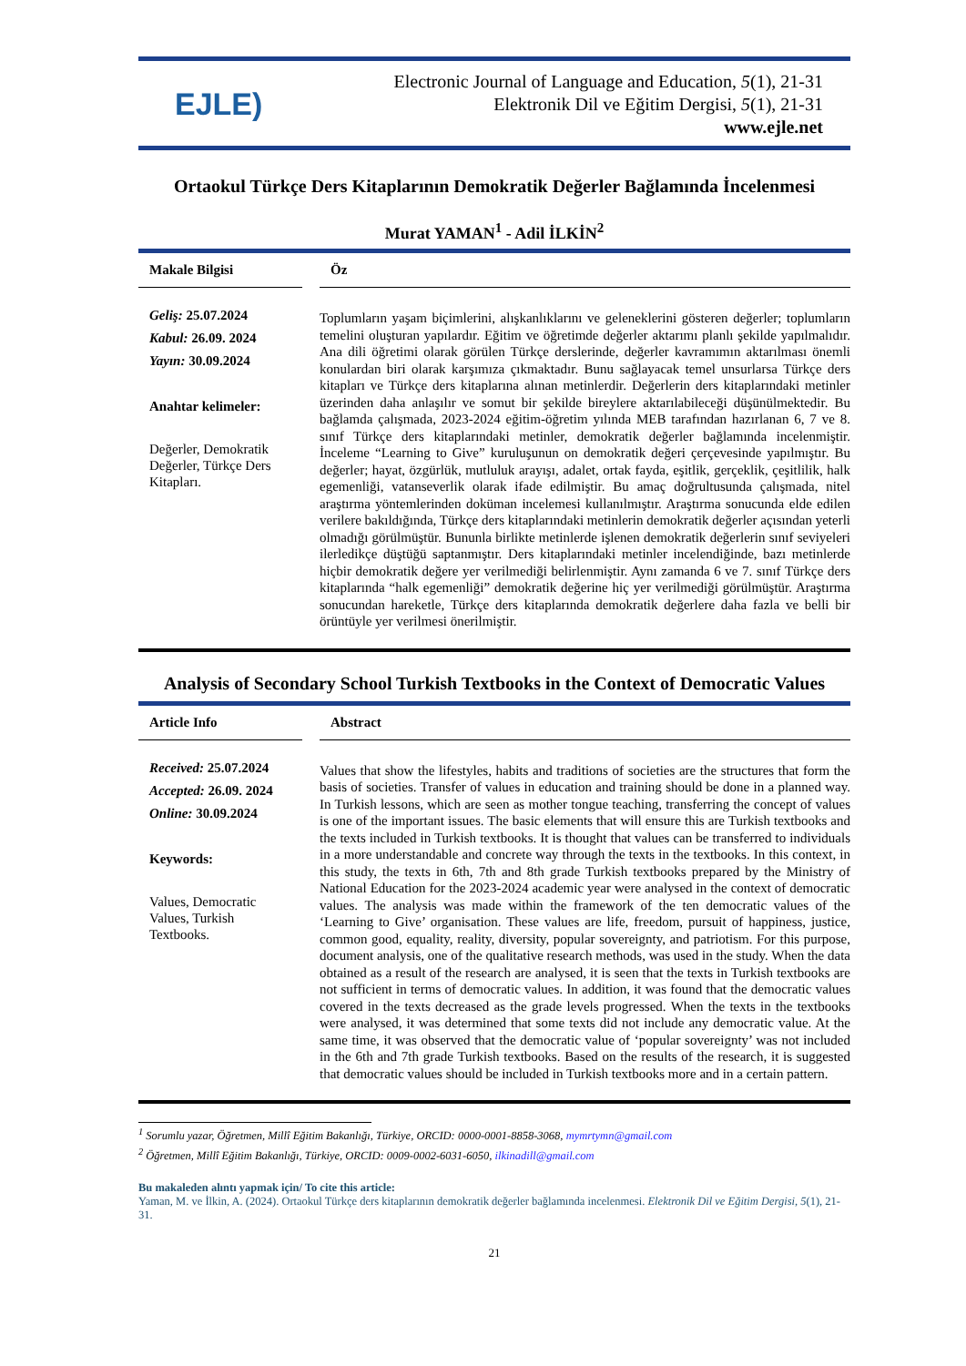EJLE)
Electronic Journal of Language and Education, 5(1), 21-31
Elektronik Dil ve Eğitim Dergisi, 5(1), 21-31
www.ejle.net
Ortaokul Türkçe Ders Kitaplarının Demokratik Değerler Bağlamında İncelenmesi
Murat YAMAN<sup>1</sup> - Adil İLKİN<sup>2</sup>
Makale Bilgisi
Geliş: 25.07.2024
Kabul: 26.09. 2024
Yayın: 30.09.2024
Anahtar kelimeler:
Değerler, Demokratik Değerler, Türkçe Ders Kitapları.
Öz
Toplumların yaşam biçimlerini, alışkanlıklarını ve geleneklerini gösteren değerler; toplumların temelini oluşturan yapılardır. Eğitim ve öğretimde değerler aktarımı planlı şekilde yapılmalıdır. Ana dili öğretimi olarak görülen Türkçe derslerinde, değerler kavramımın aktarılması önemli konulardan biri olarak karşımıza çıkmaktadır. Bunu sağlayacak temel unsurlarsa Türkçe ders kitapları ve Türkçe ders kitaplarına alınan metinlerdir. Değerlerin ders kitaplarındaki metinler üzerinden daha anlaşılır ve somut bir şekilde bireylere aktarılabileceği düşünülmektedir. Bu bağlamda çalışmada, 2023-2024 eğitim-öğretim yılında MEB tarafından hazırlanan 6, 7 ve 8. sınıf Türkçe ders kitaplarındaki metinler, demokratik değerler bağlamında incelenmiştir. İnceleme “Learning to Give” kuruluşunun on demokratik değeri çerçevesinde yapılmıştır. Bu değerler; hayat, özgürlük, mutluluk arayışı, adalet, ortak fayda, eşitlik, gerçeklik, çeşitlilik, halk egemenliği, vatanseverlik olarak ifade edilmiştir. Bu amaç doğrultusunda çalışmada, nitel araştırma yöntemlerinden doküman incelemesi kullanılmıştır. Araştırma sonucunda elde edilen verilere bakıldığında, Türkçe ders kitaplarındaki metinlerin demokratik değerler açısından yeterli olmadığı görülmüştür. Bununla birlikte metinlerde işlenen demokratik değerlerin sınıf seviyeleri ilerledikçe düştüğü saptanmıştır. Ders kitaplarındaki metinler incelendiğinde, bazı metinlerde hiçbir demokratik değere yer verilmediği belirlenmiştir. Aynı zamanda 6 ve 7. sınıf Türkçe ders kitaplarında “halk egemenliği” demokratik değerine hiç yer verilmediği görülmüştür. Araştırma sonucundan hareketle, Türkçe ders kitaplarında demokratik değerlere daha fazla ve belli bir örüntüyle yer verilmesi önerilmiştir.
Analysis of Secondary School Turkish Textbooks in the Context of Democratic Values
Article Info
Received: 25.07.2024
Accepted: 26.09. 2024
Online: 30.09.2024
Keywords:
Values, Democratic Values, Turkish Textbooks.
Abstract
Values that show the lifestyles, habits and traditions of societies are the structures that form the basis of societies. Transfer of values in education and training should be done in a planned way. In Turkish lessons, which are seen as mother tongue teaching, transferring the concept of values is one of the important issues. The basic elements that will ensure this are Turkish textbooks and the texts included in Turkish textbooks. It is thought that values can be transferred to individuals in a more understandable and concrete way through the texts in the textbooks. In this context, in this study, the texts in 6th, 7th and 8th grade Turkish textbooks prepared by the Ministry of National Education for the 2023-2024 academic year were analysed in the context of democratic values. The analysis was made within the framework of the ten democratic values of the ‘Learning to Give’ organisation. These values are life, freedom, pursuit of happiness, justice, common good, equality, reality, diversity, popular sovereignty, and patriotism. For this purpose, document analysis, one of the qualitative research methods, was used in the study. When the data obtained as a result of the research are analysed, it is seen that the texts in Turkish textbooks are not sufficient in terms of democratic values. In addition, it was found that the democratic values covered in the texts decreased as the grade levels progressed. When the texts in the textbooks were analysed, it was determined that some texts did not include any democratic value. At the same time, it was observed that the democratic value of ‘popular sovereignty’ was not included in the 6th and 7th grade Turkish textbooks. Based on the results of the research, it is suggested that democratic values should be included in Turkish textbooks more and in a certain pattern.
<sup>1</sup> Sorumlu yazar, Öğretmen, Millî Eğitim Bakanlığı, Türkiye, ORCID: 0000-0001-8858-3068, mymrtymn@gmail.com
<sup>2</sup> Öğretmen, Millî Eğitim Bakanlığı, Türkiye, ORCID: 0009-0002-6031-6050, ilkinadill@gmail.com
Bu makaleden alıntı yapmak için/ To cite this article:
Yaman, M. ve İlkin, A. (2024). Ortaokul Türkçe ders kitaplarının demokratik değerler bağlamında incelenmesi. Elektronik Dil ve Eğitim Dergisi, 5(1), 21-31.
21